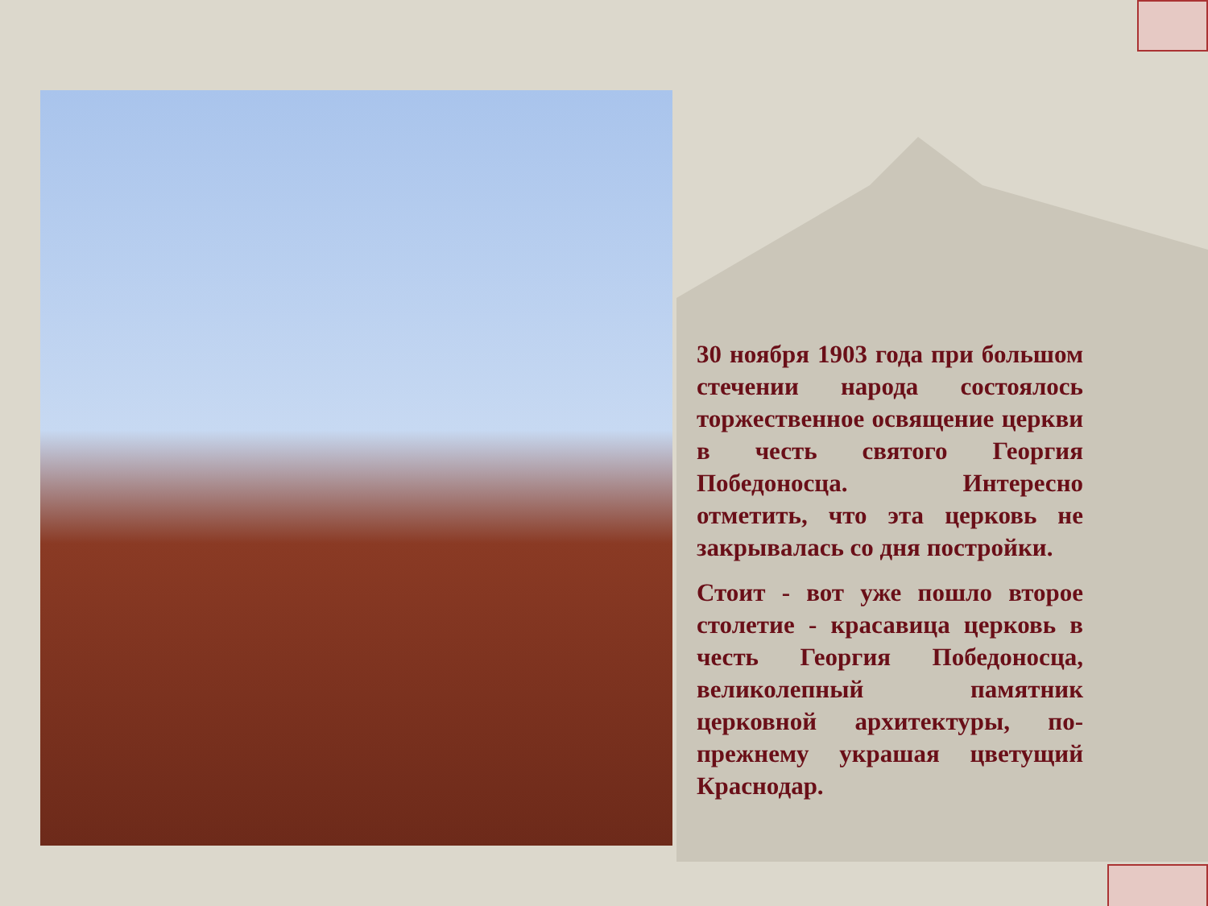30 ноября 1903 года при большом стечении народа состоялось торжественное освящение церкви в честь святого Георгия Победоносца. Интересно отметить, что эта церковь не закрывалась со дня постройки.
Стоит - вот уже пошло второе столетие - красавица церковь в честь Георгия Победоносца, великолепный памятник церковной архитектуры, по-прежнему украшая цветущий Краснодар.